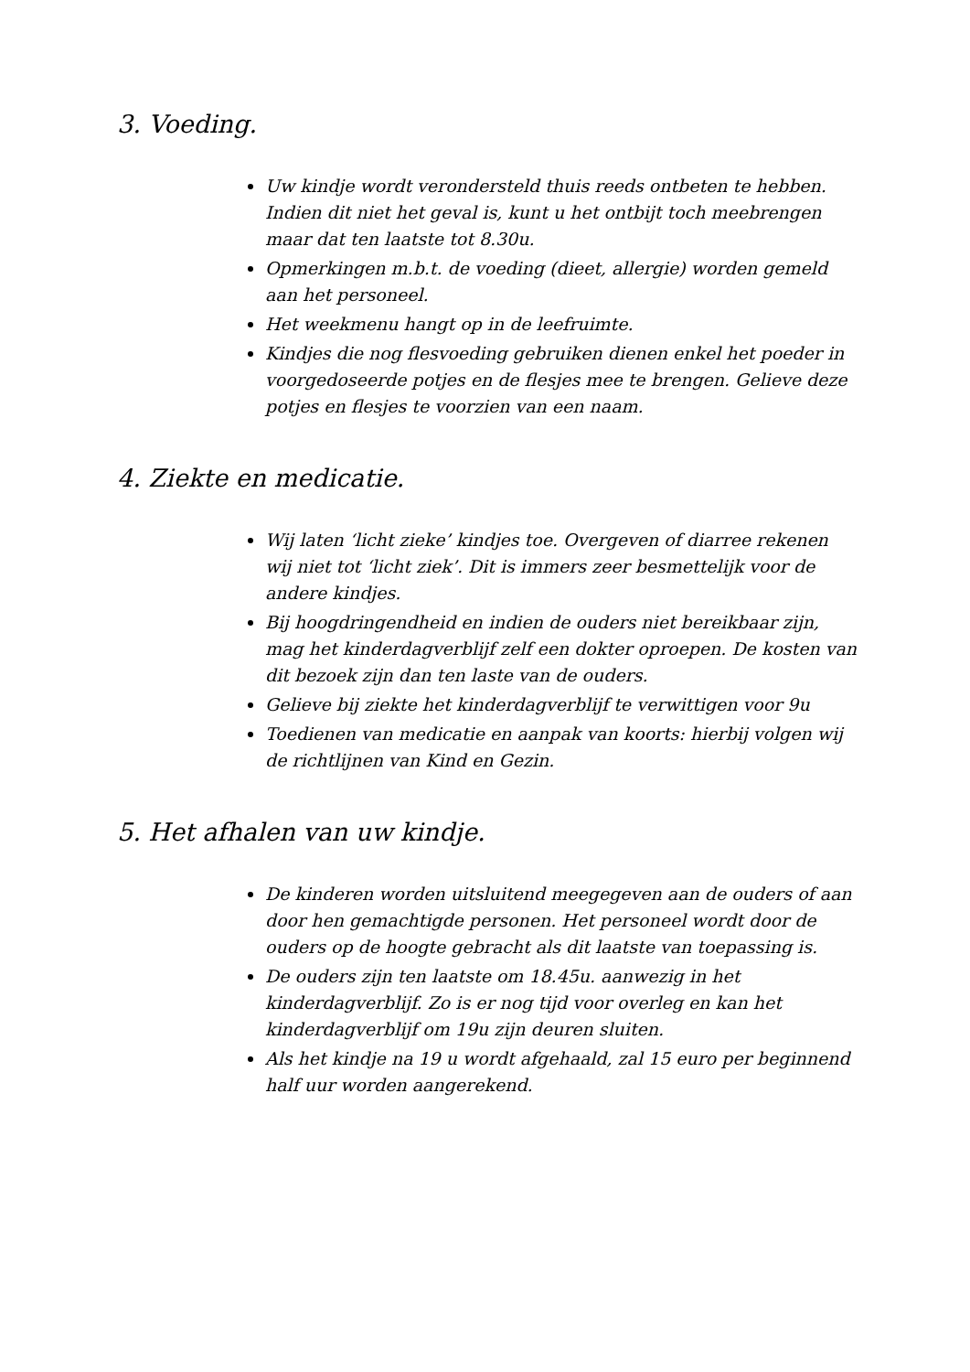3. Voeding.
Uw kindje wordt verondersteld thuis reeds ontbeten te hebben. Indien dit niet het geval is, kunt u het ontbijt toch meebrengen maar dat ten laatste tot 8.30u.
Opmerkingen m.b.t. de voeding (dieet, allergie) worden gemeld aan het personeel.
Het weekmenu hangt op in de leefruimte.
Kindjes die nog flesvoeding gebruiken dienen enkel het poeder in voorgedoseerde potjes en de flesjes mee te brengen. Gelieve deze potjes en flesjes te voorzien van een naam.
4. Ziekte en medicatie.
Wij laten ‘licht zieke’ kindjes toe. Overgeven of diarree rekenen wij niet tot ‘licht ziek’. Dit is immers zeer besmettelijk voor de andere kindjes.
Bij hoogdringendheid en indien de ouders niet bereikbaar zijn, mag het kinderdagverblijf zelf een dokter oproepen. De kosten van dit bezoek zijn dan ten laste van de ouders.
Gelieve bij ziekte het kinderdagverblijf te verwittigen voor 9u
Toedienen van medicatie en aanpak van koorts: hierbij volgen wij de richtlijnen van Kind en Gezin.
5. Het afhalen van uw kindje.
De kinderen worden uitsluitend meegegeven aan de ouders of aan door hen gemachtigde personen. Het personeel wordt door de ouders op de hoogte gebracht als dit laatste van toepassing is.
De ouders zijn ten laatste om 18.45u. aanwezig in het kinderdagverblijf. Zo is er nog tijd voor overleg en kan het kinderdagverblijf om 19u zijn deuren sluiten.
Als het kindje na 19 u wordt afgehaald, zal 15 euro per beginnend half uur worden aangerekend.